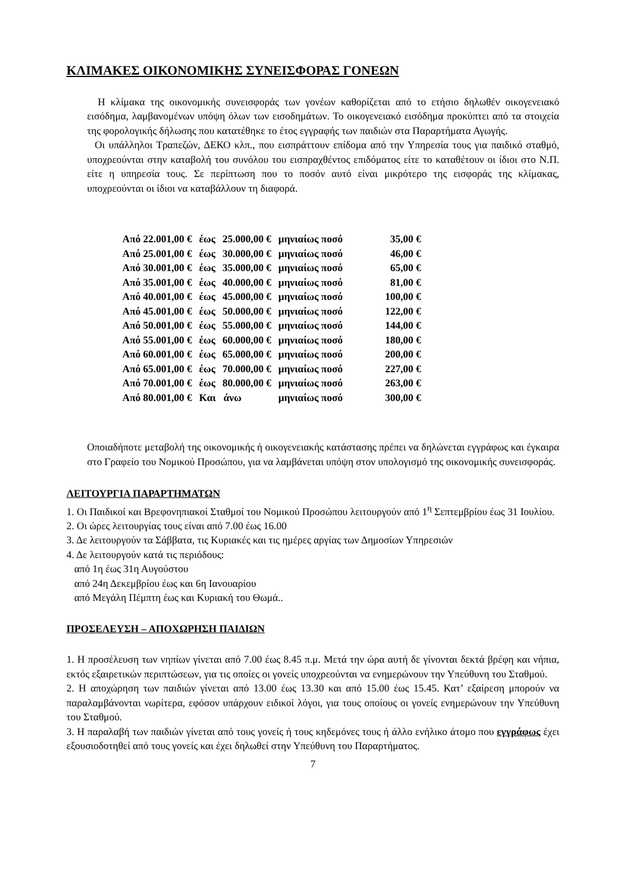ΚΛΙΜΑΚΕΣ ΟΙΚΟΝΟΜΙΚΗΣ ΣΥΝΕΙΣΦΟΡΑΣ ΓΟΝΕΩΝ
Η κλίμακα της οικονομικής συνεισφοράς των γονέων καθορίζεται από το ετήσιο δηλωθέν οικογενειακό εισόδημα, λαμβανομένων υπόψη όλων των εισοδημάτων. Το οικογενειακό εισόδημα προκύπτει από τα στοιχεία της φορολογικής δήλωσης που κατατέθηκε το έτος εγγραφής των παιδιών στα Παραρτήματα Αγωγής.
Οι υπάλληλοι Τραπεζών, ΔΕΚΟ κλπ., που εισπράττουν επίδομα από την Υπηρεσία τους για παιδικό σταθμό, υποχρεούνται στην καταβολή του συνόλου του εισπραχθέντος επιδόματος είτε το καταθέτουν οι ίδιοι στο Ν.Π. είτε η υπηρεσία τους. Σε περίπτωση που το ποσόν αυτό είναι μικρότερο της εισφοράς της κλίμακας, υποχρεούνται οι ίδιοι να καταβάλλουν τη διαφορά.
| Από 22.001,00 € | έως | 25.000,00 € | μηνιαίως ποσό | 35,00 € |
| Από 25.001,00 € | έως | 30.000,00 € | μηνιαίως ποσό | 46,00 € |
| Από 30.001,00 € | έως | 35.000,00 € | μηνιαίως ποσό | 65,00 € |
| Από 35.001,00 € | έως | 40.000,00 € | μηνιαίως ποσό | 81,00 € |
| Από 40.001,00 € | έως | 45.000,00 € | μηνιαίως ποσό | 100,00 € |
| Από 45.001,00 € | έως | 50.000,00 € | μηνιαίως ποσό | 122,00 € |
| Από 50.001,00 € | έως | 55.000,00 € | μηνιαίως ποσό | 144,00 € |
| Από 55.001,00 € | έως | 60.000,00 € | μηνιαίως ποσό | 180,00 € |
| Από 60.001,00 € | έως | 65.000,00 € | μηνιαίως ποσό | 200,00 € |
| Από 65.001,00 € | έως | 70.000,00 € | μηνιαίως ποσό | 227,00 € |
| Από 70.001,00 € | έως | 80.000,00 € | μηνιαίως ποσό | 263,00 € |
| Από 80.001,00 € | Και άνω | | μηνιαίως ποσό | 300,00 € |
Οποιαδήποτε μεταβολή της οικονομικής ή οικογενειακής κατάστασης πρέπει να δηλώνεται εγγράφως και έγκαιρα στο Γραφείο του Νομικού Προσώπου, για να λαμβάνεται υπόψη στον υπολογισμό της οικονομικής συνεισφοράς.
ΛΕΙΤΟΥΡΓΙΑ ΠΑΡΑΡΤΗΜΑΤΩΝ
1. Οι Παιδικοί και Βρεφονηπιακοί Σταθμοί του Νομικού Προσώπου λειτουργούν από 1<sup>η</sup> Σεπτεμβρίου έως 31 Ιουλίου.
2. Οι ώρες λειτουργίας τους είναι από 7.00 έως 16.00
3. Δε λειτουργούν τα Σάββατα, τις Κυριακές και τις ημέρες αργίας των Δημοσίων Υπηρεσιών
4. Δε λειτουργούν κατά τις περιόδους:
από 1η έως 31η Αυγούστου
από 24η Δεκεμβρίου έως και 6η Ιανουαρίου
από Μεγάλη Πέμπτη έως και Κυριακή του Θωμά..
ΠΡΟΣΕΛΕΥΣΗ – ΑΠΟΧΩΡΗΣΗ ΠΑΙΔΙΩΝ
1. Η προσέλευση των νηπίων γίνεται από 7.00 έως 8.45 π.μ. Μετά την ώρα αυτή δε γίνονται δεκτά βρέφη και νήπια, εκτός εξαιρετικών περιπτώσεων, για τις οποίες οι γονείς υποχρεούνται να ενημερώνουν την Υπεύθυνη του Σταθμού.
2. Η αποχώρηση των παιδιών γίνεται από 13.00 έως 13.30 και από 15.00 έως 15.45. Κατ’ εξαίρεση μπορούν να παραλαμβάνονται νωρίτερα, εφόσον υπάρχουν ειδικοί λόγοι, για τους οποίους οι γονείς ενημερώνουν την Υπεύθυνη του Σταθμού.
3. Η παραλαβή των παιδιών γίνεται από τους γονείς ή τους κηδεμόνες τους ή άλλο ενήλικο άτομο που εγγράφως έχει εξουσιοδοτηθεί από τους γονείς και έχει δηλωθεί στην Υπεύθυνη του Παραρτήματος.
7